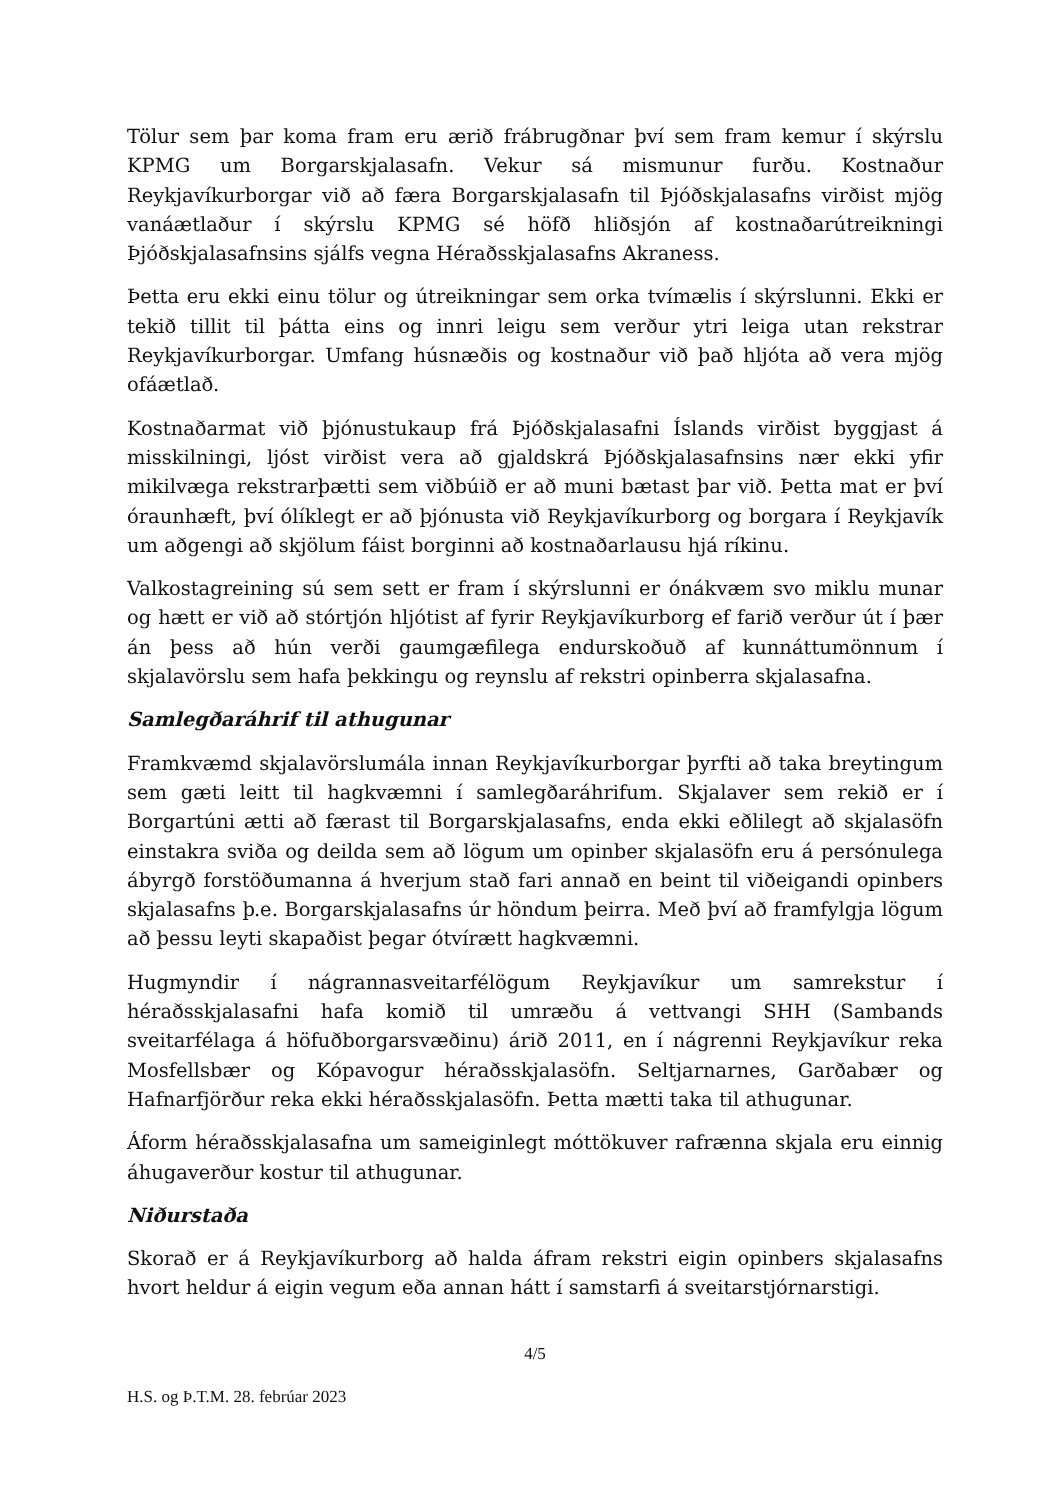Tölur sem þar koma fram eru ærið frábrugðnar því sem fram kemur í skýrslu KPMG um Borgarskjalasafn. Vekur sá mismunur furðu. Kostnaður Reykjavíkurborgar við að færa Borgarskjalasafn til Þjóðskjalasafns virðist mjög vanáætlaður í skýrslu KPMG sé höfð hliðsjón af kostnaðarútreikningi Þjóðskjalasafnsins sjálfs vegna Héraðsskjalasafns Akraness.
Þetta eru ekki einu tölur og útreikningar sem orka tvímælis í skýrslunni. Ekki er tekið tillit til þátta eins og innri leigu sem verður ytri leiga utan rekstrar Reykjavíkurborgar. Umfang húsnæðis og kostnaður við það hljóta að vera mjög ofáætlað.
Kostnaðarmat við þjónustukaup frá Þjóðskjalasafni Íslands virðist byggjast á misskilningi, ljóst virðist vera að gjaldskrá Þjóðskjalasafnsins nær ekki yfir mikilvæga rekstrarþætti sem viðbúið er að muni bætast þar við. Þetta mat er því óraunhæft, því ólíklegt er að þjónusta við Reykjavíkurborg og borgara í Reykjavík um aðgengi að skjölum fáist borginni að kostnaðarlausu hjá ríkinu.
Valkostagreining sú sem sett er fram í skýrslunni er ónákvæm svo miklu munar og hætt er við að stórtjón hljótist af fyrir Reykjavíkurborg ef farið verður út í þær án þess að hún verði gaumgæfilega endurskoðuð af kunnáttumönnum í skjalavörslu sem hafa þekkingu og reynslu af rekstri opinberra skjalasafna.
Samlegðaráhrif til athugunar
Framkvæmd skjalavörslumála innan Reykjavíkurborgar þyrfti að taka breytingum sem gæti leitt til hagkvæmni í samlegðaráhrifum. Skjalaver sem rekið er í Borgartúni ætti að færast til Borgarskjalasafns, enda ekki eðlilegt að skjalasöfn einstakra sviða og deilda sem að lögum um opinber skjalasöfn eru á persónulega ábyrgð forstöðumanna á hverjum stað fari annað en beint til viðeigandi opinbers skjalasafns þ.e. Borgarskjalasafns úr höndum þeirra. Með því að framfylgja lögum að þessu leyti skapaðist þegar ótvírætt hagkvæmni.
Hugmyndir í nágrannasveitarfélögum Reykjavíkur um samrekstur í héraðsskjalasafni hafa komið til umræðu á vettvangi SHH (Sambands sveitarfélaga á höfuðborgarsvæðinu) árið 2011, en í nágrenni Reykjavíkur reka Mosfellsbær og Kópavogur héraðsskjalasöfn. Seltjarnarnes, Garðabær og Hafnarfjörður reka ekki héraðsskjalasöfn. Þetta mætti taka til athugunar.
Áform héraðsskjalasafna um sameiginlegt móttökuver rafrænna skjala eru einnig áhugaverður kostur til athugunar.
Niðurstaða
Skorað er á Reykjavíkurborg að halda áfram rekstri eigin opinbers skjalasafns hvort heldur á eigin vegum eða annan hátt í samstarfi á sveitarstjórnarstigi.
4/5
H.S. og Þ.T.M. 28. febrúar 2023